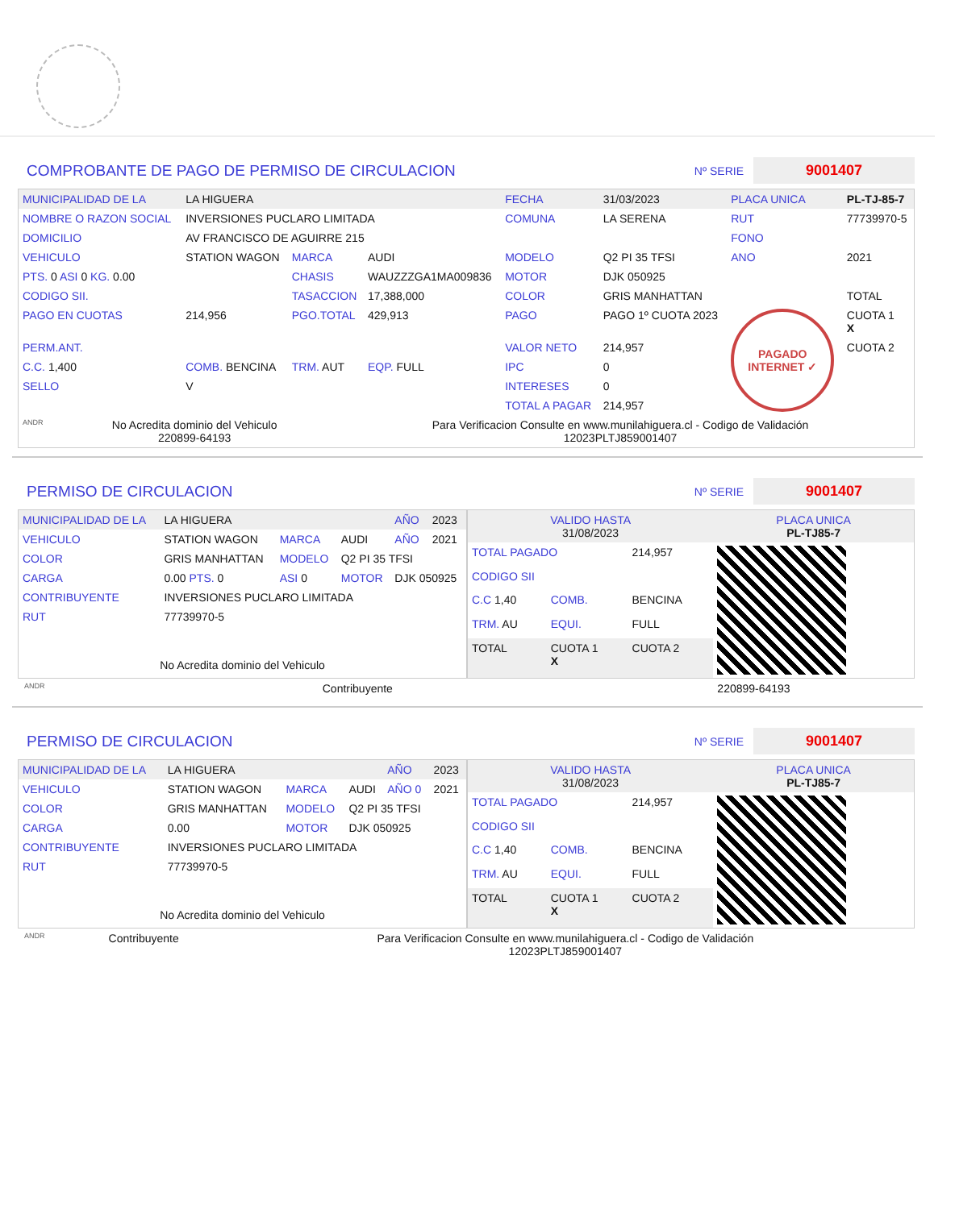COMPROBANTE DE PAGO DE PERMISO DE CIRCULACION Nº SERIE 9001407
| MUNICIPALIDAD DE LA | LA HIGUERA | | | FECHA | 31/03/2023 | PLACA UNICA | PL-TJ-85-7 |
| NOMBRE O RAZON SOCIAL | INVERSIONES PUCLARO LIMITADA | | | COMUNA | LA SERENA | RUT | 77739970-5 |
| DOMICILIO | AV FRANCISCO DE AGUIRRE 215 | | | | | FONO | |
| VEHICULO | STATION WAGON | MARCA | AUDI | MODELO | Q2 PI 35 TFSI | ANO | 2021 |
| PTS. 0 ASI 0 KG. 0.00 | | CHASIS | WAUZZZGA1MA009836 | MOTOR | DJK 050925 | | |
| CODIGO SII. | | TASACCION | 17,388,000 | COLOR | GRIS MANHATTAN | | TOTAL |
| PAGO EN CUOTAS | 214,956 | PGO.TOTAL | 429,913 | PAGO | PAGO 1º CUOTA 2023 | PAGADO INTERNET ✓ | CUOTA 1 X |
| PERM.ANT. | | | | VALOR NETO | 214,957 | | CUOTA 2 |
| C.C. 1,400 | COMB. BENCINA | TRM. AUT | EQP. FULL | IPC | 0 | | |
| SELLO | V | | | INTERESES | 0 | | |
| | | | | TOTAL A PAGAR | 214,957 | | |
| ANDR | No Acredita dominio del Vehiculo 220899-64193 | Para Verificacion Consulte en www.munilahiguera.cl - Codigo de Validación 12023PLTJ859001407 |
PERMISO DE CIRCULACION Nº SERIE 9001407
| MUNICIPALIDAD DE LA | LA HIGUERA | | | AÑO | 2023 |
| VEHICULO | STATION WAGON | MARCA | AUDI | AÑO | 2021 |
| COLOR | GRIS MANHATTAN | MODELO | Q2 PI 35 TFSI | | |
| CARGA | 0.00 PTS. 0 | ASI 0 | MOTOR | DJK 050925 | |
| CONTRIBUYENTE | INVERSIONES PUCLARO LIMITADA | | | | |
| RUT | 77739970-5 | | | | |
| No Acredita dominio del Vehiculo | | | | | |
| VALIDO HASTA 31/08/2023 | | | | PLACA UNICA PL-TJ85-7 |
| TOTAL PAGADO | | | 214,957 | |
| CODIGO SII | | | | |
| C.C 1,40 | COMB. | BENCINA | | |
| TRM. AU | EQUI. | FULL | | |
| TOTAL | CUOTA 1 X | CUOTA 2 | | |
| ANDR | Contribuyente | 220899-64193 |
PERMISO DE CIRCULACION Nº SERIE 9001407
| MUNICIPALIDAD DE LA | LA HIGUERA | | | AÑO | 2023 |
| VEHICULO | STATION WAGON | MARCA | AUDI | AÑO 0 | 2021 |
| COLOR | GRIS MANHATTAN | MODELO | Q2 PI 35 TFSI | | |
| CARGA | 0.00 | MOTOR | DJK 050925 | | |
| CONTRIBUYENTE | INVERSIONES PUCLARO LIMITADA | | | | |
| RUT | 77739970-5 | | | | |
| No Acredita dominio del Vehiculo | | | | | |
| VALIDO HASTA 31/08/2023 | | | | PLACA UNICA PL-TJ85-7 |
| TOTAL PAGADO | | | 214,957 | |
| CODIGO SII | | | | |
| C.C 1,40 | COMB. | BENCINA | | |
| TRM. AU | EQUI. | FULL | | |
| TOTAL | CUOTA 1 X | CUOTA 2 | | |
| ANDR | Contribuyente | Para Verificacion Consulte en www.munilahiguera.cl - Codigo de Validación 12023PLTJ859001407 |